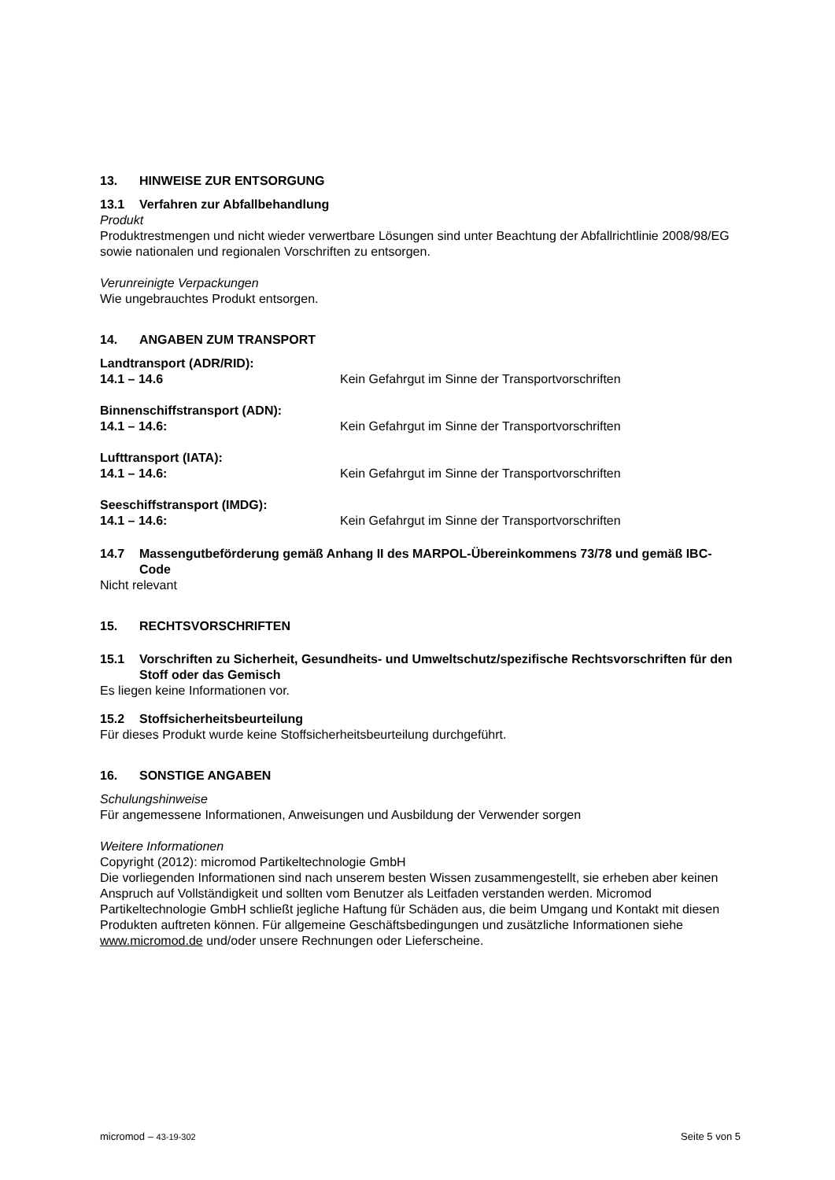13. HINWEISE ZUR ENTSORGUNG
13.1 Verfahren zur Abfallbehandlung
Produkt
Produktrestmengen und nicht wieder verwertbare Lösungen sind unter Beachtung der Abfallrichtlinie 2008/98/EG sowie nationalen und regionalen Vorschriften zu entsorgen.
Verunreinigte Verpackungen
Wie ungebrauchtes Produkt entsorgen.
14. ANGABEN ZUM TRANSPORT
Landtransport (ADR/RID):
14.1 – 14.6 Kein Gefahrgut im Sinne der Transportvorschriften
Binnenschiffstransport (ADN):
14.1 – 14.6: Kein Gefahrgut im Sinne der Transportvorschriften
Lufttransport (IATA):
14.1 – 14.6: Kein Gefahrgut im Sinne der Transportvorschriften
Seeschiffstransport (IMDG):
14.1 – 14.6: Kein Gefahrgut im Sinne der Transportvorschriften
14.7 Massengutbeförderung gemäß Anhang II des MARPOL-Übereinkommens 73/78 und gemäß IBC-Code
Nicht relevant
15. RECHTSVORSCHRIFTEN
15.1 Vorschriften zu Sicherheit, Gesundheits- und Umweltschutz/spezifische Rechtsvorschriften für den Stoff oder das Gemisch
Es liegen keine Informationen vor.
15.2 Stoffsicherheitsbeurteilung
Für dieses Produkt wurde keine Stoffsicherheitsbeurteilung durchgeführt.
16. SONSTIGE ANGABEN
Schulungshinweise
Für angemessene Informationen, Anweisungen und Ausbildung der Verwender sorgen
Weitere Informationen
Copyright (2012): micromod Partikeltechnologie GmbH
Die vorliegenden Informationen sind nach unserem besten Wissen zusammengestellt, sie erheben aber keinen Anspruch auf Vollständigkeit und sollten vom Benutzer als Leitfaden verstanden werden. Micromod Partikeltechnologie GmbH schließt jegliche Haftung für Schäden aus, die beim Umgang und Kontakt mit diesen Produkten auftreten können. Für allgemeine Geschäftsbedingungen und zusätzliche Informationen siehe www.micromod.de und/oder unsere Rechnungen oder Lieferscheine.
micromod – 43-19-302 Seite 5 von 5